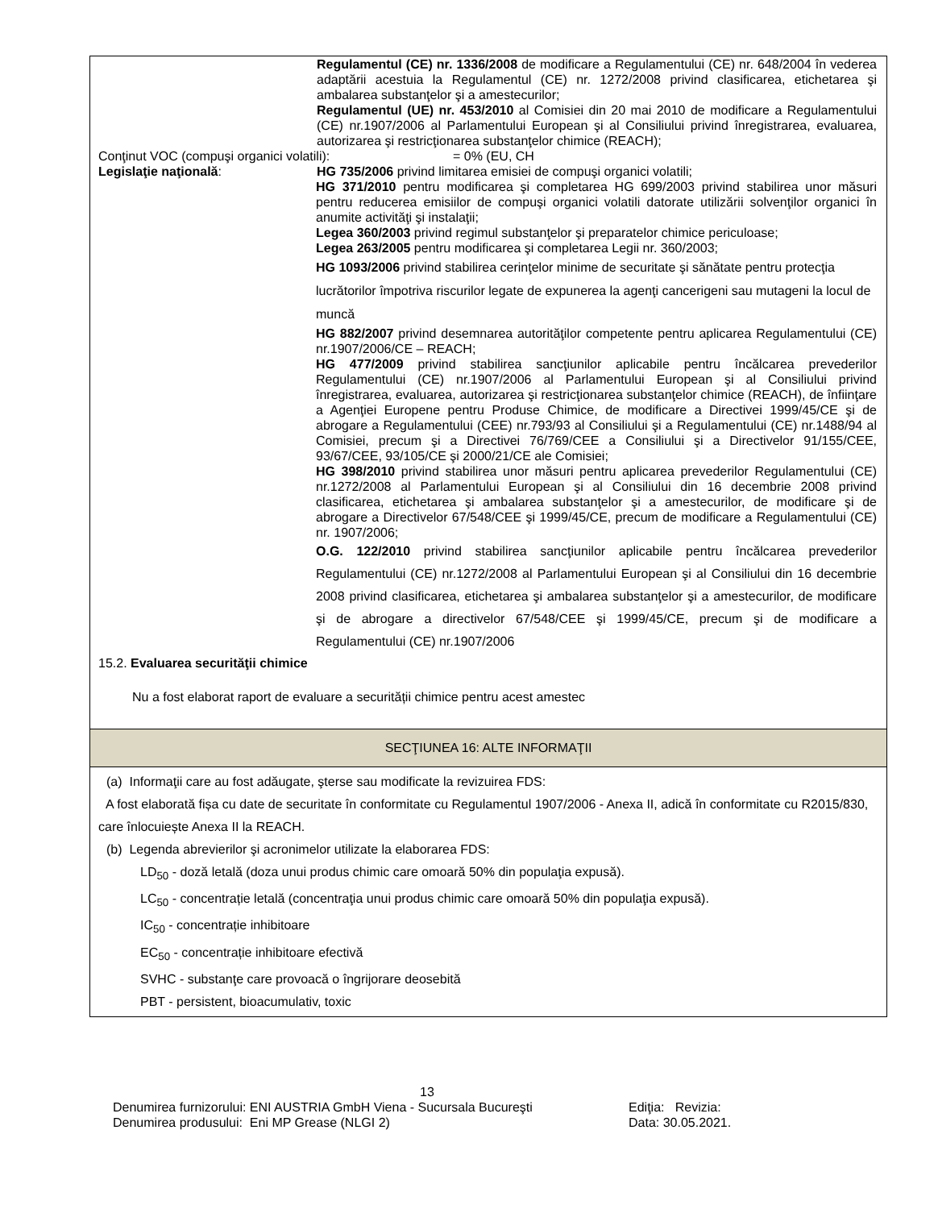Regulamentul (CE) nr. 1336/2008 de modificare a Regulamentului (CE) nr. 648/2004 în vederea adaptării acestuia la Regulamentul (CE) nr. 1272/2008 privind clasificarea, etichetarea şi ambalarea substanţelor şi a amestecurilor;
Regulamentul (UE) nr. 453/2010 al Comisiei din 20 mai 2010 de modificare a Regulamentului (CE) nr.1907/2006 al Parlamentului European şi al Consiliului privind înregistrarea, evaluarea, autorizarea şi restricţionarea substanţelor chimice (REACH);
Conţinut VOC (compuşi organici volatili): = 0% (EU, CH
Legislaţie naţională: HG 735/2006 privind limitarea emisiei de compuşi organici volatili;
HG 371/2010 pentru modificarea şi completarea HG 699/2003 privind stabilirea unor măsuri pentru reducerea emisiilor de compuşi organici volatili datorate utilizării solvenţilor organici în anumite activităţi şi instalaţii;
Legea 360/2003 privind regimul substanţelor şi preparatelor chimice periculoase;
Legea 263/2005 pentru modificarea şi completarea Legii nr. 360/2003;
HG 1093/2006 privind stabilirea cerinţelor minime de securitate şi sănătate pentru protecţia lucrătorilor împotriva riscurilor legate de expunerea la agenţi cancerigeni sau mutageni la locul de muncă
HG 882/2007 privind desemnarea autorităţilor competente pentru aplicarea Regulamentului (CE) nr.1907/2006/CE – REACH;
HG 477/2009 privind stabilirea sancţiunilor aplicabile pentru încălcarea prevederilor Regulamentului (CE) nr.1907/2006 al Parlamentului European şi al Consiliului privind înregistrarea, evaluarea, autorizarea şi restricţionarea substanţelor chimice (REACH), de înfiinţare a Agenţiei Europene pentru Produse Chimice, de modificare a Directivei 1999/45/CE şi de abrogare a Regulamentului (CEE) nr.793/93 al Consiliului şi a Regulamentului (CE) nr.1488/94 al Comisiei, precum şi a Directivei 76/769/CEE a Consiliului şi a Directivelor 91/155/CEE, 93/67/CEE, 93/105/CE şi 2000/21/CE ale Comisiei;
HG 398/2010 privind stabilirea unor măsuri pentru aplicarea prevederilor Regulamentului (CE) nr.1272/2008 al Parlamentului European şi al Consiliului din 16 decembrie 2008 privind clasificarea, etichetarea şi ambalarea substanţelor şi a amestecurilor, de modificare şi de abrogare a Directivelor 67/548/CEE şi 1999/45/CE, precum de modificare a Regulamentului (CE) nr. 1907/2006;
O.G. 122/2010 privind stabilirea sancţiunilor aplicabile pentru încălcarea prevederilor Regulamentului (CE) nr.1272/2008 al Parlamentului European şi al Consiliului din 16 decembrie 2008 privind clasificarea, etichetarea şi ambalarea substanţelor şi a amestecurilor, de modificare şi de abrogare a directivelor 67/548/CEE şi 1999/45/CE, precum şi de modificare a Regulamentului (CE) nr.1907/2006
15.2. Evaluarea securităţii chimice
Nu a fost elaborat raport de evaluare a securității chimice pentru acest amestec
SECŢIUNEA 16: ALTE INFORMAŢII
(a) Informaţii care au fost adăugate, şterse sau modificate la revizuirea FDS:
A fost elaborată fișa cu date de securitate în conformitate cu Regulamentul 1907/2006 - Anexa II, adică în conformitate cu R2015/830, care înlocuiește Anexa II la REACH.
(b) Legenda abrevierilor şi acronimelor utilizate la elaborarea FDS:
LD<sub>50</sub> - doză letală (doza unui produs chimic care omoară 50% din populaţia expusă).
LC<sub>50</sub> - concentrație letală (concentraţia unui produs chimic care omoară 50% din populaţia expusă).
IC<sub>50</sub> - concentrație inhibitoare
EC<sub>50</sub> - concentrație inhibitoare efectivă
SVHC - substanţe care provoacă o îngrijorare deosebită
PBT - persistent, bioacumulativ, toxic
13
Denumirea furnizorului: ENI AUSTRIA GmbH Viena - Sucursala Bucureşti Ediţia: Revizia:
Denumirea produsului: Eni MP Grease (NLGI 2) Data: 30.05.2021.